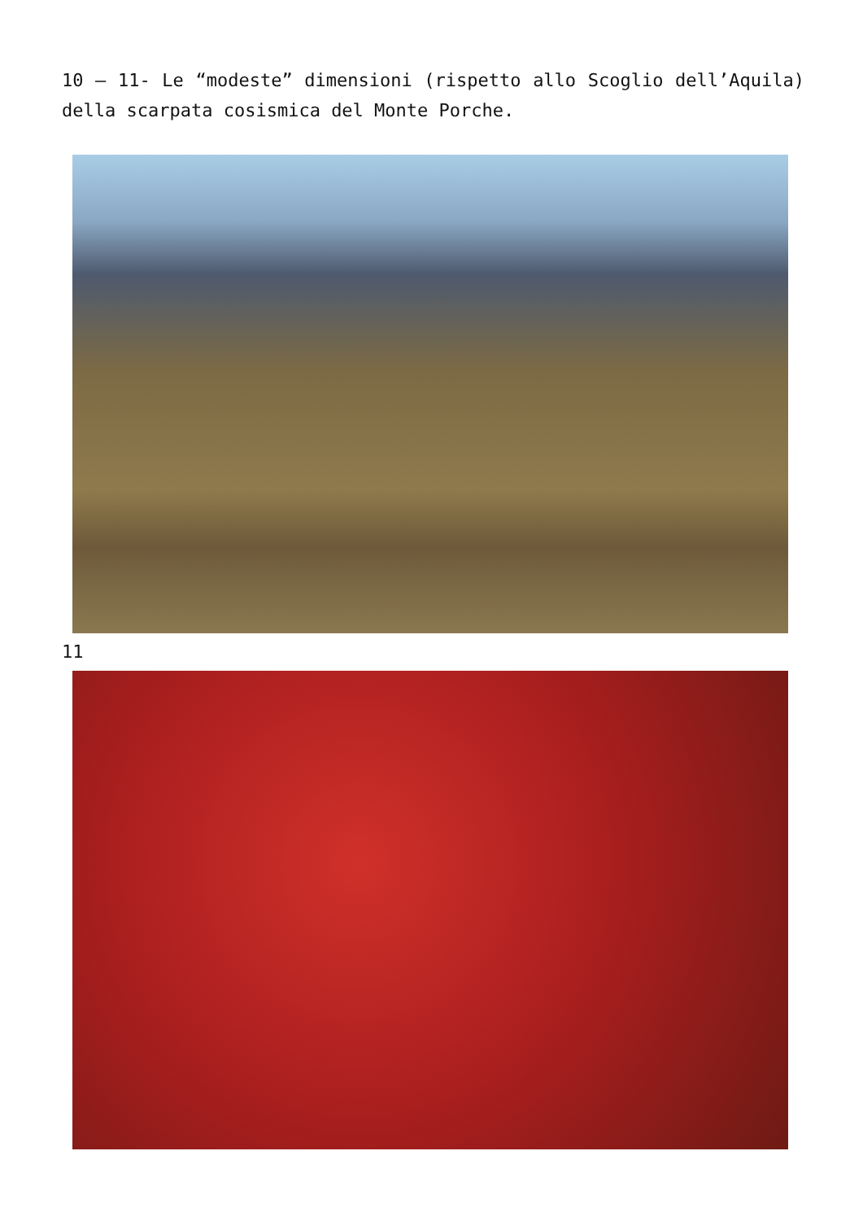10 – 11- Le “modeste” dimensioni (rispetto allo Scoglio dell’Aquila) della scarpata cosismica del Monte Porche.
11